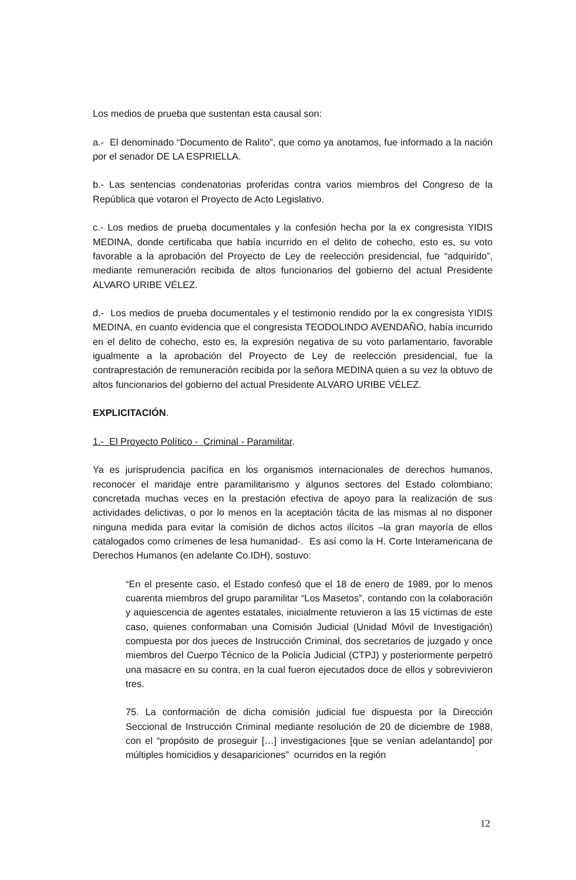Los medios de prueba que sustentan esta causal son:
a.- El denominado “Documento de Ralito”, que como ya anotamos, fue informado a la nación por el senador DE LA ESPRIELLA.
b.- Las sentencias condenatorias proferidas contra varios miembros del Congreso de la República que votaron el Proyecto de Acto Legislativo.
c.- Los medios de prueba documentales y la confesión hecha por la ex congresista YIDIS MEDINA, donde certificaba que había incurrido en el delito de cohecho, esto es, su voto favorable a la aprobación del Proyecto de Ley de reelección presidencial, fue “adquirido”, mediante remuneración recibida de altos funcionarios del gobierno del actual Presidente ALVARO URIBE VÉLEZ.
d.- Los medios de prueba documentales y el testimonio rendido por la ex congresista YIDIS MEDINA, en cuanto evidencia que el congresista TEODOLINDO AVENDAÑO, había incurrido en el delito de cohecho, esto es, la expresión negativa de su voto parlamentario, favorable igualmente a la aprobación del Proyecto de Ley de reelección presidencial, fue la contraprestación de remuneración recibida por la señora MEDINA quien a su vez la obtuvo de altos funcionarios del gobierno del actual Presidente ALVARO URIBE VÉLEZ.
EXPLICITACIÓN.
1.- El Proyecto Político - Criminal - Paramilitar.
Ya es jurisprudencia pacífica en los organismos internacionales de derechos humanos, reconocer el maridaje entre paramilitarismo y algunos sectores del Estado colombiano; concretada muchas veces en la prestación efectiva de apoyo para la realización de sus actividades delictivas, o por lo menos en la aceptación tácita de las mismas al no disponer ninguna medida para evitar la comisión de dichos actos ilícitos –la gran mayoría de ellos catalogados como crímenes de lesa humanidad-. Es así como la H. Corte Interamericana de Derechos Humanos (en adelante Co.IDH), sostuvo:
“En el presente caso, el Estado confesó que el 18 de enero de 1989, por lo menos cuarenta miembros del grupo paramilitar “Los Masetos”, contando con la colaboración y aquiescencia de agentes estatales, inicialmente retuvieron a las 15 víctimas de este caso, quienes conformaban una Comisión Judicial (Unidad Móvil de Investigación) compuesta por dos jueces de Instrucción Criminal, dos secretarios de juzgado y once miembros del Cuerpo Técnico de la Policía Judicial (CTPJ) y posteriormente perpetró una masacre en su contra, en la cual fueron ejecutados doce de ellos y sobrevivieron tres.
75. La conformación de dicha comisión judicial fue dispuesta por la Dirección Seccional de Instrucción Criminal mediante resolución de 20 de diciembre de 1988, con el “propósito de proseguir […] investigaciones [que se venían adelantando] por múltiples homicidios y desapariciones” ocurridos en la región
12